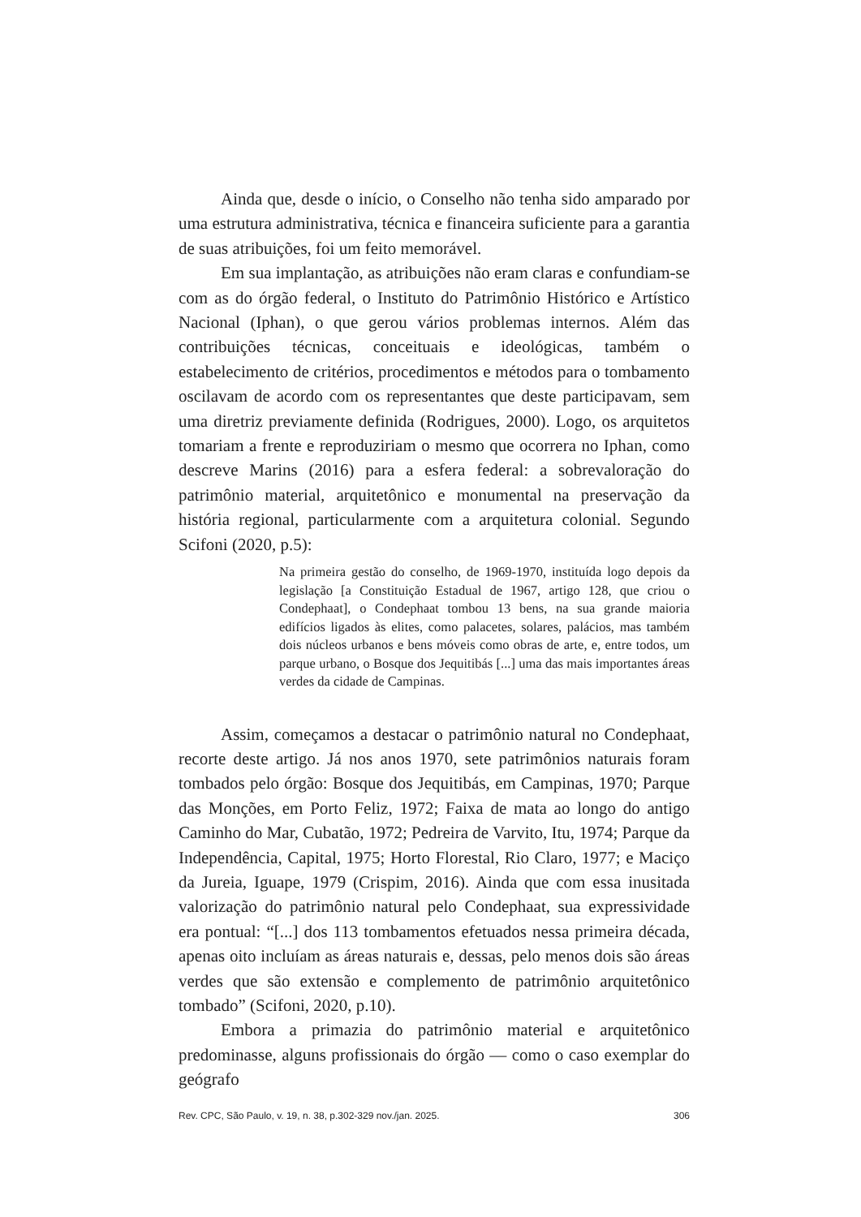Ainda que, desde o início, o Conselho não tenha sido amparado por uma estrutura administrativa, técnica e financeira suficiente para a garantia de suas atribuições, foi um feito memorável.
Em sua implantação, as atribuições não eram claras e confundiam-se com as do órgão federal, o Instituto do Patrimônio Histórico e Artístico Nacional (Iphan), o que gerou vários problemas internos. Além das contribuições técnicas, conceituais e ideológicas, também o estabelecimento de critérios, procedimentos e métodos para o tombamento oscilavam de acordo com os representantes que deste participavam, sem uma diretriz previamente definida (Rodrigues, 2000). Logo, os arquitetos tomariam a frente e reproduziriam o mesmo que ocorrera no Iphan, como descreve Marins (2016) para a esfera federal: a sobrevaloração do patrimônio material, arquitetônico e monumental na preservação da história regional, particularmente com a arquitetura colonial. Segundo Scifoni (2020, p.5):
Na primeira gestão do conselho, de 1969-1970, instituída logo depois da legislação [a Constituição Estadual de 1967, artigo 128, que criou o Condephaat], o Condephaat tombou 13 bens, na sua grande maioria edifícios ligados às elites, como palacetes, solares, palácios, mas também dois núcleos urbanos e bens móveis como obras de arte, e, entre todos, um parque urbano, o Bosque dos Jequitibás [...] uma das mais importantes áreas verdes da cidade de Campinas.
Assim, começamos a destacar o patrimônio natural no Condephaat, recorte deste artigo. Já nos anos 1970, sete patrimônios naturais foram tombados pelo órgão: Bosque dos Jequitibás, em Campinas, 1970; Parque das Monções, em Porto Feliz, 1972; Faixa de mata ao longo do antigo Caminho do Mar, Cubatão, 1972; Pedreira de Varvito, Itu, 1974; Parque da Independência, Capital, 1975; Horto Florestal, Rio Claro, 1977; e Maciço da Jureia, Iguape, 1979 (Crispim, 2016). Ainda que com essa inusitada valorização do patrimônio natural pelo Condephaat, sua expressividade era pontual: “[...] dos 113 tombamentos efetuados nessa primeira década, apenas oito incluíam as áreas naturais e, dessas, pelo menos dois são áreas verdes que são extensão e complemento de patrimônio arquitetônico tombado” (Scifoni, 2020, p.10).
Embora a primazia do patrimônio material e arquitetônico predominasse, alguns profissionais do órgão — como o caso exemplar do geógrafo
Rev. CPC, São Paulo, v. 19, n. 38, p.302-329 nov./jan. 2025. 306